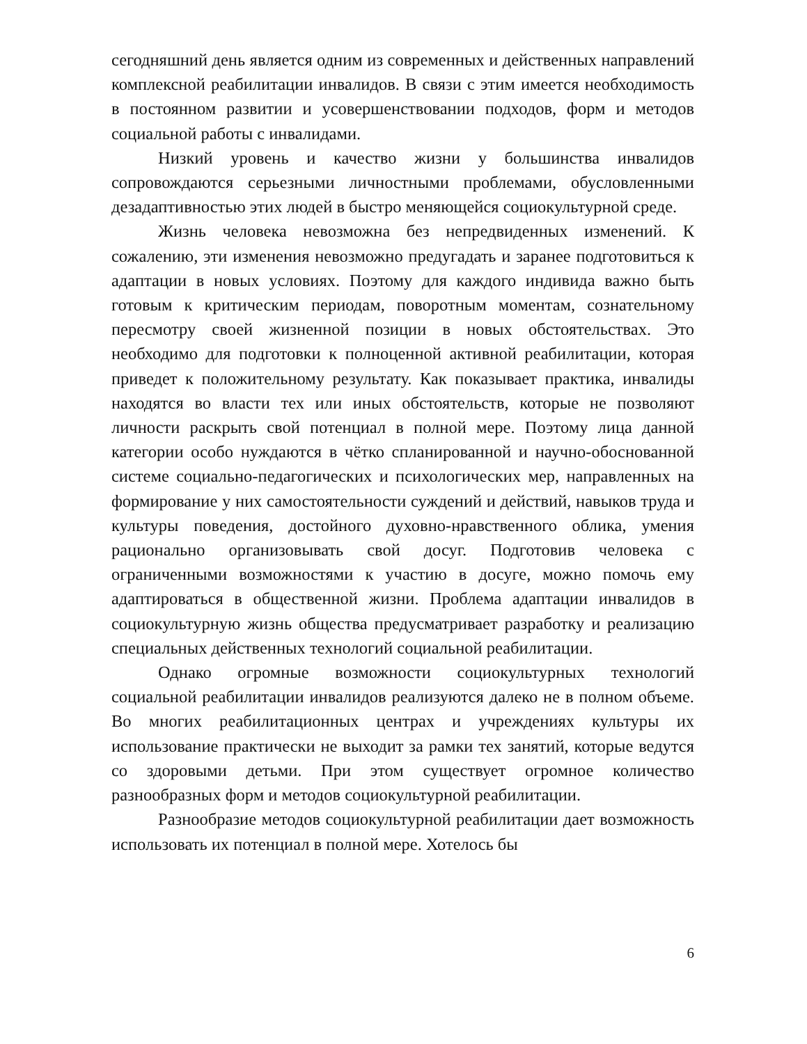сегодняшний день является одним из современных и действенных направлений комплексной реабилитации инвалидов. В связи с этим имеется необходимость в постоянном развитии и усовершенствовании подходов, форм и методов социальной работы с инвалидами.
Низкий уровень и качество жизни у большинства инвалидов сопровождаются серьезными личностными проблемами, обусловленными дезадаптивностью этих людей в быстро меняющейся социокультурной среде.
Жизнь человека невозможна без непредвиденных изменений. К сожалению, эти изменения невозможно предугадать и заранее подготовиться к адаптации в новых условиях. Поэтому для каждого индивида важно быть готовым к критическим периодам, поворотным моментам, сознательному пересмотру своей жизненной позиции в новых обстоятельствах. Это необходимо для подготовки к полноценной активной реабилитации, которая приведет к положительному результату. Как показывает практика, инвалиды находятся во власти тех или иных обстоятельств, которые не позволяют личности раскрыть свой потенциал в полной мере. Поэтому лица данной категории особо нуждаются в чётко спланированной и научно-обоснованной системе социально-педагогических и психологических мер, направленных на формирование у них самостоятельности суждений и действий, навыков труда и культуры поведения, достойного духовно-нравственного облика, умения рационально организовывать свой досуг. Подготовив человека с ограниченными возможностями к участию в досуге, можно помочь ему адаптироваться в общественной жизни. Проблема адаптации инвалидов в социокультурную жизнь общества предусматривает разработку и реализацию специальных действенных технологий социальной реабилитации.
Однако огромные возможности социокультурных технологий социальной реабилитации инвалидов реализуются далеко не в полном объеме. Во многих реабилитационных центрах и учреждениях культуры их использование практически не выходит за рамки тех занятий, которые ведутся со здоровыми детьми. При этом существует огромное количество разнообразных форм и методов социокультурной реабилитации.
Разнообразие методов социокультурной реабилитации дает возможность использовать их потенциал в полной мере. Хотелось бы
6